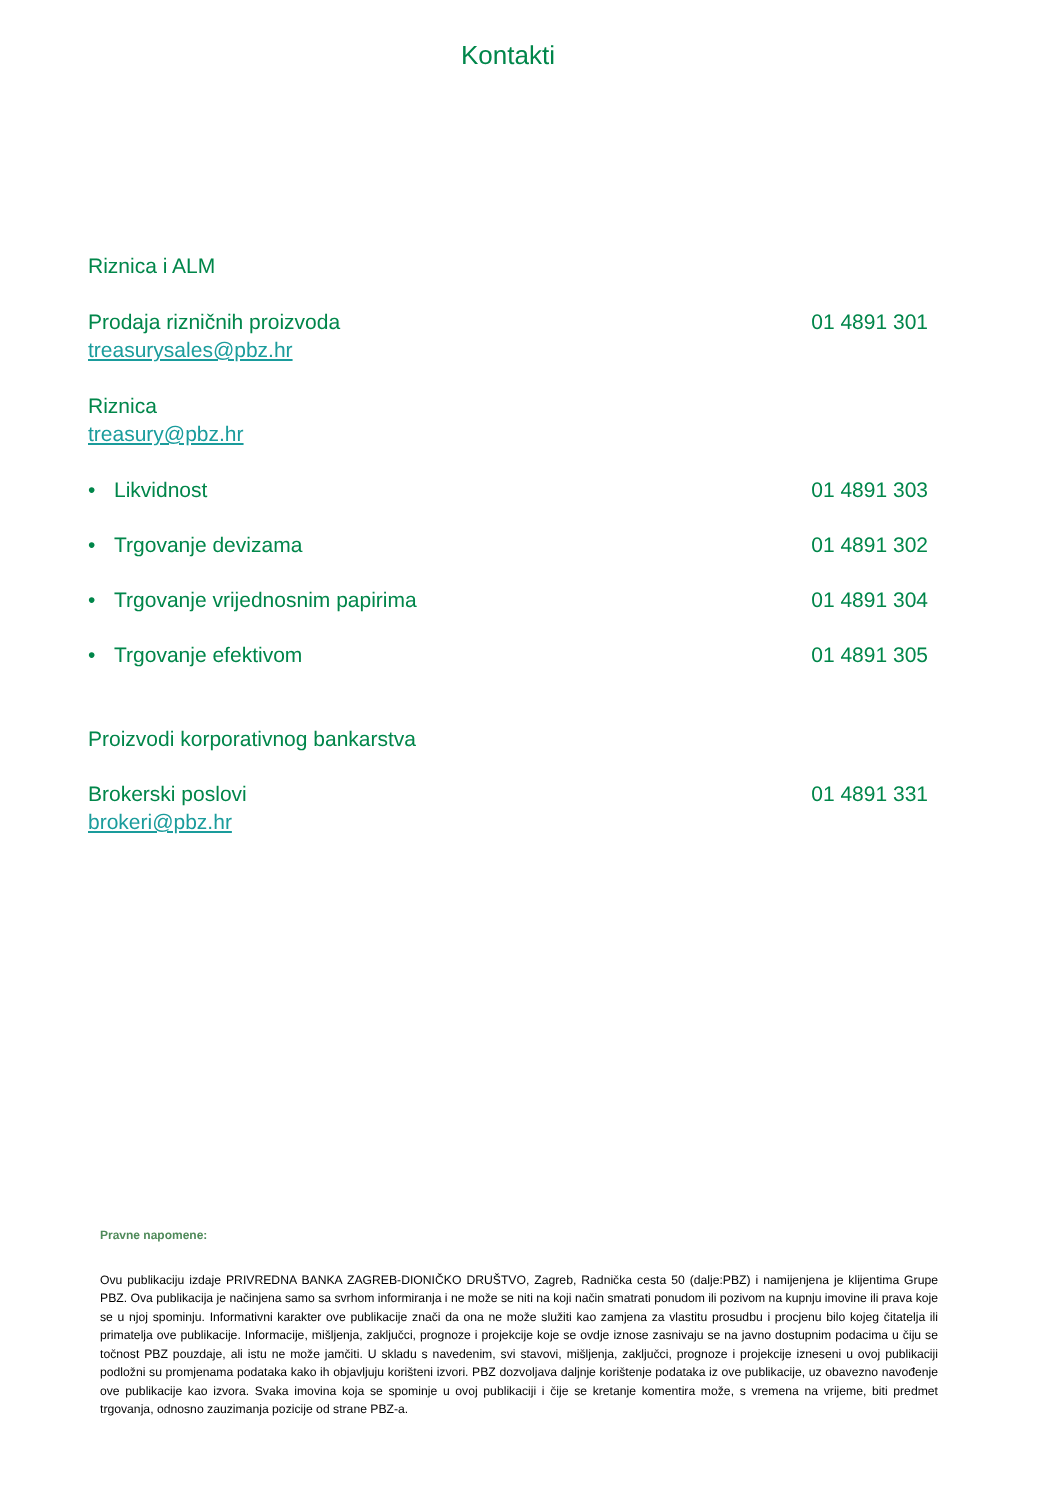Kontakti
Riznica i ALM
Prodaja rizničnih proizvoda 01 4891 301
treasurysales@pbz.hr
Riznica
treasury@pbz.hr
• Likvidnost 01 4891 303
• Trgovanje devizama 01 4891 302
• Trgovanje vrijednosnim papirima 01 4891 304
• Trgovanje efektivom 01 4891 305
Proizvodi korporativnog bankarstva
Brokerski poslovi 01 4891 331
brokeri@pbz.hr
Pravne napomene:
Ovu publikaciju izdaje PRIVREDNA BANKA ZAGREB-DIONIČKO DRUŠTVO, Zagreb, Radnička cesta 50 (dalje:PBZ) i namijenjena je klijentima Grupe PBZ. Ova publikacija je načinjena samo sa svrhom informiranja i ne može se niti na koji način smatrati ponudom ili pozivom na kupnju imovine ili prava koje se u njoj spominju. Informativni karakter ove publikacije znači da ona ne može služiti kao zamjena za vlastitu prosudbu i procjenu bilo kojeg čitatelja ili primatelja ove publikacije. Informacije, mišljenja, zaključci, prognoze i projekcije koje se ovdje iznose zasnivaju se na javno dostupnim podacima u čiju se točnost PBZ pouzdaje, ali istu ne može jamčiti. U skladu s navedenim, svi stavovi, mišljenja, zaključci, prognoze i projekcije izneseni u ovoj publikaciji podložni su promjenama podataka kako ih objavljuju korišteni izvori. PBZ dozvoljava daljnje korištenje podataka iz ove publikacije, uz obavezno navođenje ove publikacije kao izvora. Svaka imovina koja se spominje u ovoj publikaciji i čije se kretanje komentira može, s vremena na vrijeme, biti predmet trgovanja, odnosno zauzimanja pozicije od strane PBZ-a.